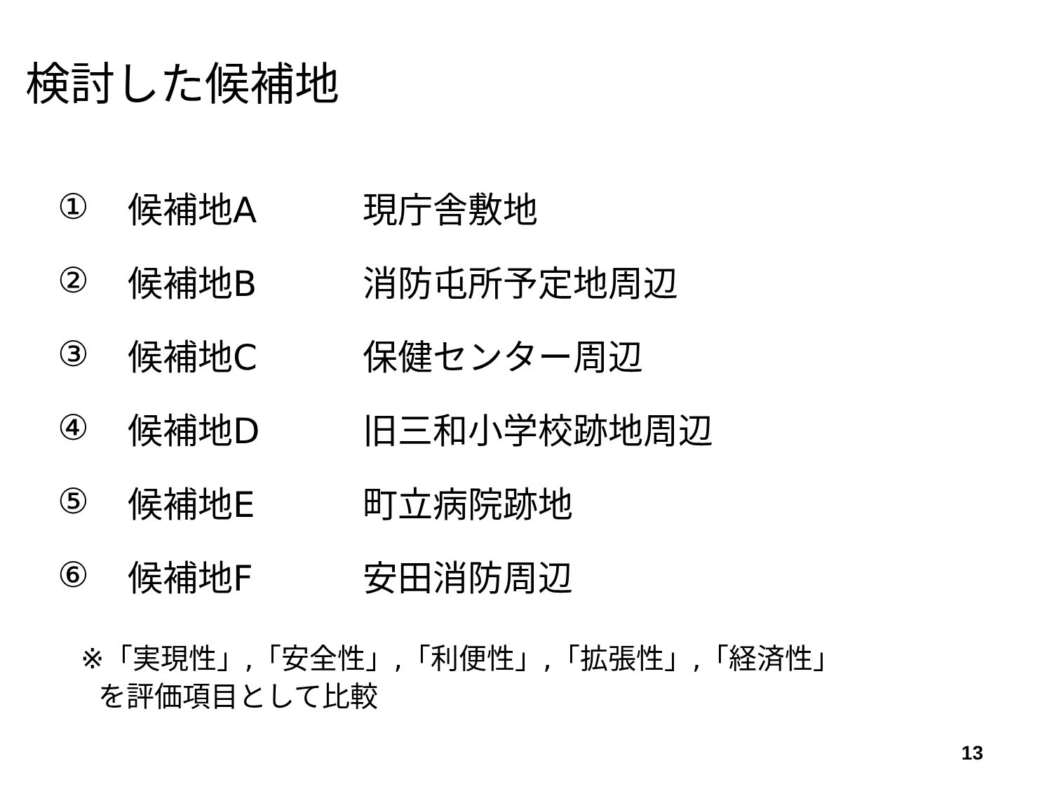検討した候補地
① 候補地A 現庁舎敷地
② 候補地B 消防屯所予定地周辺
③ 候補地C 保健センター周辺
④ 候補地D 旧三和小学校跡地周辺
⑤ 候補地E 町立病院跡地
⑥ 候補地F 安田消防周辺
※「実現性」,「安全性」,「利便性」,「拡張性」,「経済性」
を評価項目として比較
13